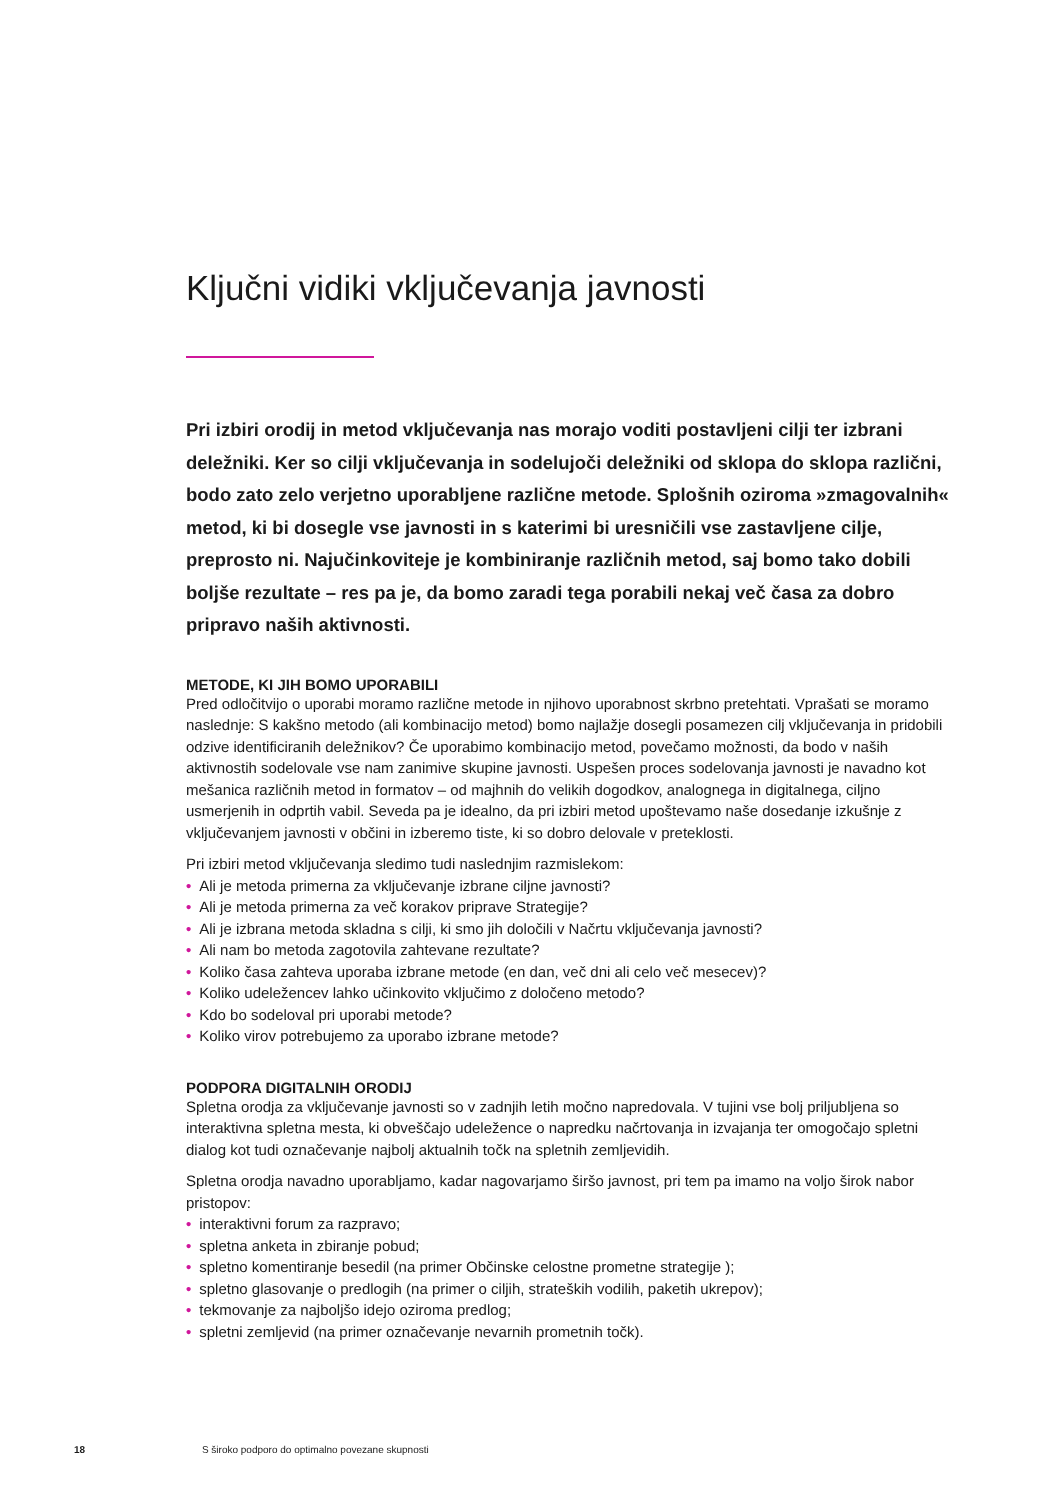Ključni vidiki vključevanja javnosti
Pri izbiri orodij in metod vključevanja nas morajo voditi postavljeni cilji ter izbrani deležniki. Ker so cilji vključevanja in sodelujoči deležniki od sklopa do sklopa različni, bodo zato zelo verjetno uporabljene različne metode. Splošnih oziroma »zmagovalnih« metod, ki bi dosegle vse javnosti in s katerimi bi uresničili vse zastavljene cilje, preprosto ni. Najučinkoviteje je kombiniranje različnih metod, saj bomo tako dobili boljše rezultate – res pa je, da bomo zaradi tega porabili nekaj več časa za dobro pripravo naših aktivnosti.
METODE, KI JIH BOMO UPORABILI
Pred odločitvijo o uporabi moramo različne metode in njihovo uporabnost skrbno pretehtati. Vprašati se moramo naslednje: S kakšno metodo (ali kombinacijo metod) bomo najlažje dosegli posamezen cilj vključevanja in pridobili odzive identificiranih deležnikov? Če uporabimo kombinacijo metod, povečamo možnosti, da bodo v naših aktivnostih sodelovale vse nam zanimive skupine javnosti. Uspešen proces sodelovanja javnosti je navadno kot mešanica različnih metod in formatov – od majhnih do velikih dogodkov, analognega in digitalnega, ciljno usmerjenih in odprtih vabil. Seveda pa je idealno, da pri izbiri metod upoštevamo naše dosedanje izkušnje z vključevanjem javnosti v občini in izberemo tiste, ki so dobro delovale v preteklosti.
Pri izbiri metod vključevanja sledimo tudi naslednjim razmislekom:
• Ali je metoda primerna za vključevanje izbrane ciljne javnosti?
• Ali je metoda primerna za več korakov priprave Strategije?
• Ali je izbrana metoda skladna s cilji, ki smo jih določili v Načrtu vključevanja javnosti?
• Ali nam bo metoda zagotovila zahtevane rezultate?
• Koliko časa zahteva uporaba izbrane metode (en dan, več dni ali celo več mesecev)?
• Koliko udeležencev lahko učinkovito vključimo z določeno metodo?
• Kdo bo sodeloval pri uporabi metode?
• Koliko virov potrebujemo za uporabo izbrane metode?
PODPORA DIGITALNIH ORODIJ
Spletna orodja za vključevanje javnosti so v zadnjih letih močno napredovala. V tujini vse bolj priljubljena so interaktivna spletna mesta, ki obveščajo udeležence o napredku načrtovanja in izvajanja ter omogočajo spletni dialog kot tudi označevanje najbolj aktualnih točk na spletnih zemljevidih.
Spletna orodja navadno uporabljamo, kadar nagovarjamo širšo javnost, pri tem pa imamo na voljo širok nabor pristopov:
• interaktivni forum za razpravo;
• spletna anketa in zbiranje pobud;
• spletno komentiranje besedil (na primer Občinske celostne prometne strategije );
• spletno glasovanje o predlogih (na primer o ciljih, strateških vodilih, paketih ukrepov);
• tekmovanje za najboljšo idejo oziroma predlog;
• spletni zemljevid (na primer označevanje nevarnih prometnih točk).
18 S široko podporo do optimalno povezane skupnosti